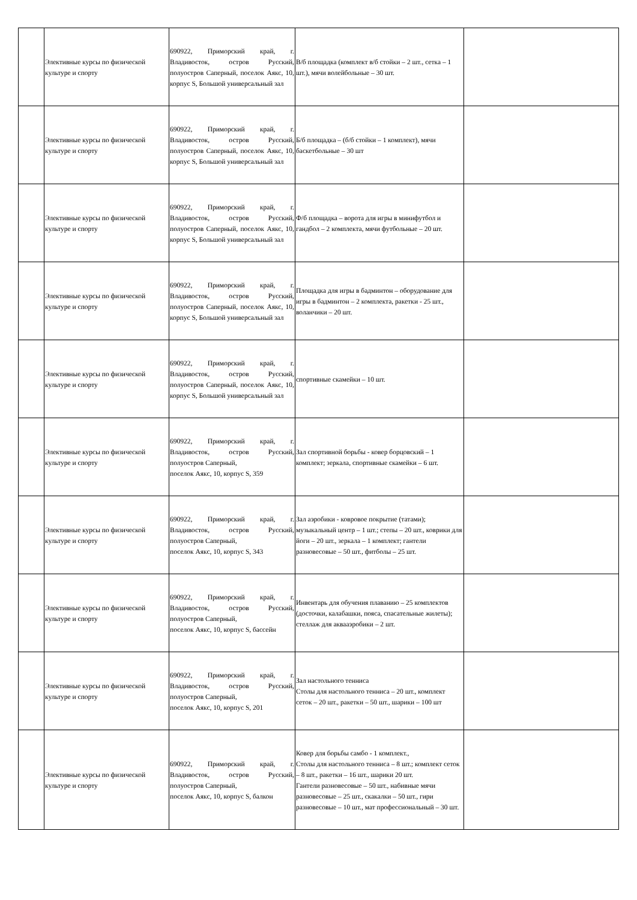| | Элективные курсы по физической культуре и спорту | 690922, Приморский край, г. Владивосток, остров Русский, полуостров Саперный, поселок Аякс, 10, корпус S, Большой универсальный зал | В/б площадка (комплект в/б стойки – 2 шт., сетка – 1 шт.), мячи волейбольные – 30 шт. | |
| | Элективные курсы по физической культуре и спорту | 690922, Приморский край, г. Владивосток, остров Русский, полуостров Саперный, поселок Аякс, 10, корпус S, Большой универсальный зал | Б/б площадка – (б/б стойки – 1 комплект), мячи баскетбольные – 30 шт | |
| | Элективные курсы по физической культуре и спорту | 690922, Приморский край, г. Владивосток, остров Русский, полуостров Саперный, поселок Аякс, 10, корпус S, Большой универсальный зал | Ф/б площадка – ворота для игры в минифутбол и гандбол – 2 комплекта, мячи футбольные – 20 шт. | |
| | Элективные курсы по физической культуре и спорту | 690922, Приморский край, г. Владивосток, остров Русский, полуостров Саперный, поселок Аякс, 10, корпус S, Большой универсальный зал | Площадка для игры в бадминтон – оборудование для игры в бадминтон – 2 комплекта, ракетки - 25 шт., воланчики – 20 шт. | |
| | Элективные курсы по физической культуре и спорту | 690922, Приморский край, г. Владивосток, остров Русский, полуостров Саперный, поселок Аякс, 10, корпус S, Большой универсальный зал | спортивные скамейки – 10 шт. | |
| | Элективные курсы по физической культуре и спорту | 690922, Приморский край, г. Владивосток, остров Русский, полуостров Саперный, поселок Аякс, 10, корпус S, 359 | Зал спортивной борьбы - ковер борцовский – 1 комплект; зеркала, спортивные скамейки – 6 шт. | |
| | Элективные курсы по физической культуре и спорту | 690922, Приморский край, г. Владивосток, остров Русский, полуостров Саперный, поселок Аякс, 10, корпус S, 343 | Зал аэробики - ковровое покрытие (татами); музыкальный центр – 1 шт.; степы – 20 шт., коврики для йоги – 20 шт., зеркала – 1 комплект; гантели разновесовые – 50 шт., фитболы – 25 шт. | |
| | Элективные курсы по физической культуре и спорту | 690922, Приморский край, г. Владивосток, остров Русский, полуостров Саперный, поселок Аякс, 10, корпус S, бассейн | Инвентарь для обучения плаванию – 25 комплектов (досточки, калабашки, пояса, спасательные жилеты); стеллаж для аквааэробики – 2 шт. | |
| | Элективные курсы по физической культуре и спорту | 690922, Приморский край, г. Владивосток, остров Русский, полуостров Саперный, поселок Аякс, 10, корпус S, 201 | Зал настольного тенниса Столы для настольного тенниса – 20 шт., комплект сеток – 20 шт., ракетки – 50 шт., шарики – 100 шт | |
| | Элективные курсы по физической культуре и спорту | 690922, Приморский край, г. Владивосток, остров Русский, полуостров Саперный, поселок Аякс, 10, корпус S, балкон | Ковер для борьбы самбо - 1 комплект., Столы для настольного тенниса – 8 шт.; комплект сеток – 8 шт., ракетки – 16 шт., шарики 20 шт. Гантели разновесовые – 50 шт., набивные мячи разновесовые – 25 шт., скакалки – 50 шт., гири разновесовые – 10 шт., мат профессиональный – 30 шт. | |